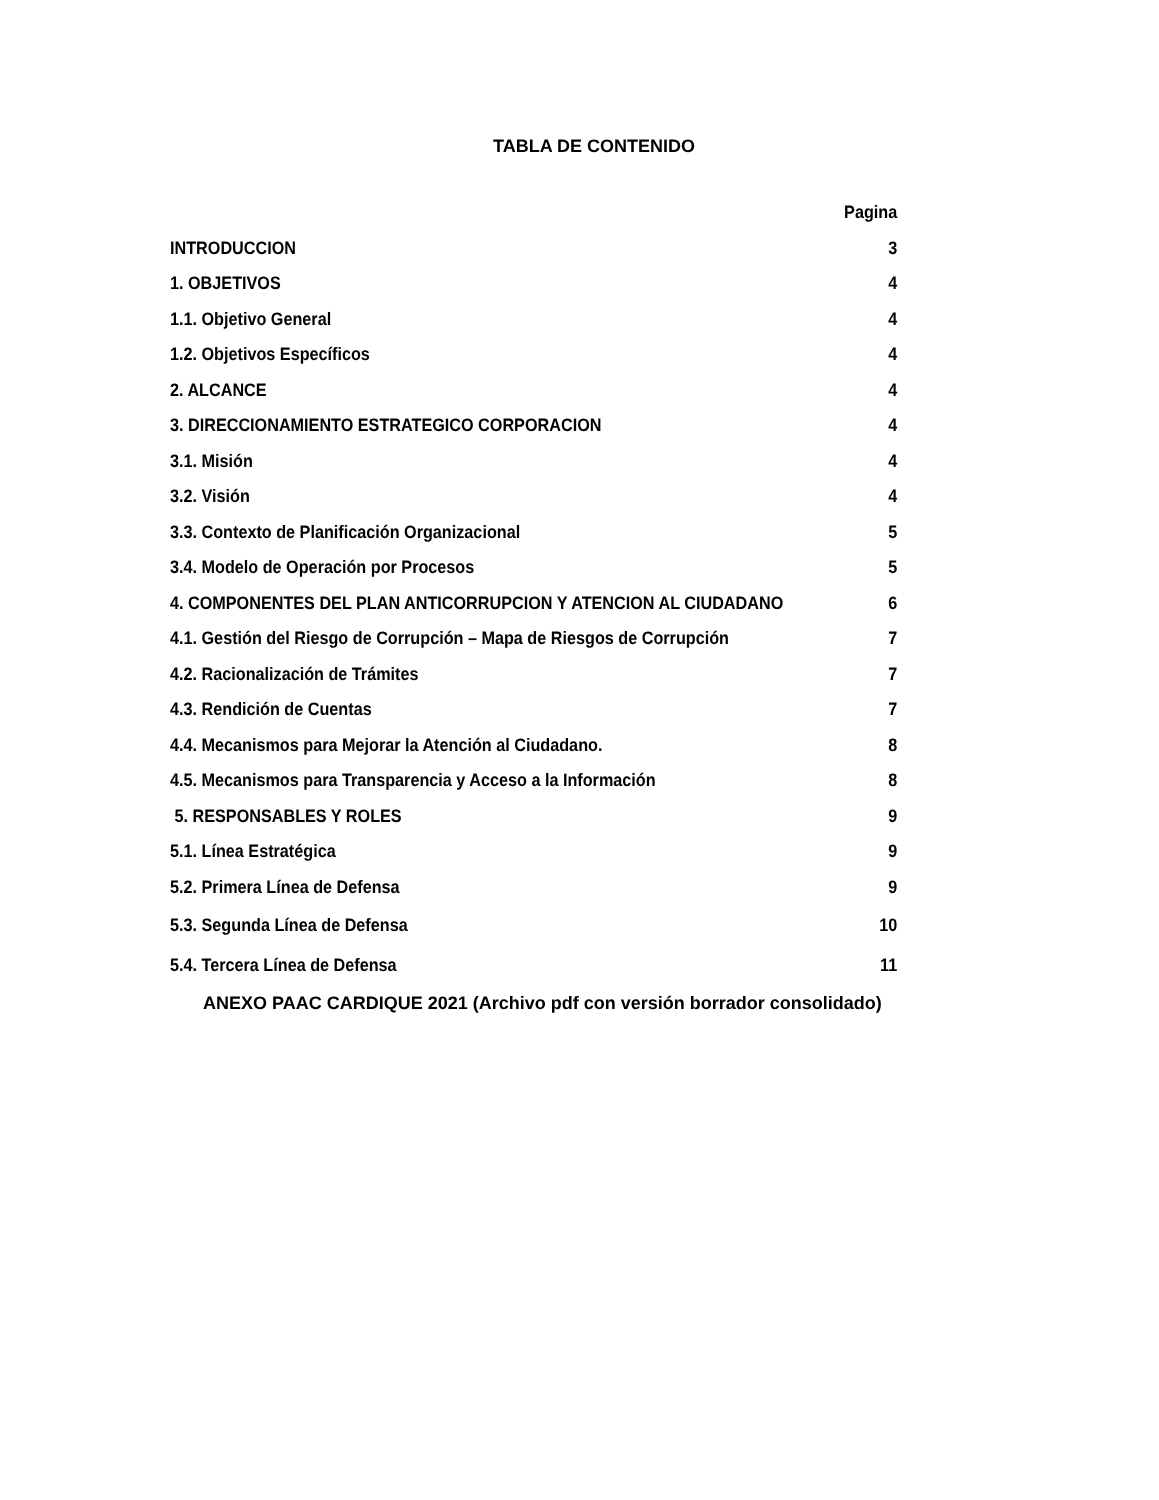TABLA DE CONTENIDO
Pagina
INTRODUCCION 3
1. OBJETIVOS 4
1.1. Objetivo General 4
1.2. Objetivos Específicos 4
2. ALCANCE 4
3. DIRECCIONAMIENTO ESTRATEGICO CORPORACION 4
3.1. Misión 4
3.2. Visión 4
3.3. Contexto de Planificación Organizacional 5
3.4. Modelo de Operación por Procesos 5
4. COMPONENTES DEL PLAN ANTICORRUPCION Y ATENCION AL CIUDADANO 6
4.1. Gestión del Riesgo de Corrupción – Mapa de Riesgos de Corrupción 7
4.2. Racionalización de Trámites 7
4.3. Rendición de Cuentas 7
4.4. Mecanismos para Mejorar la Atención al Ciudadano. 8
4.5. Mecanismos para Transparencia y Acceso a la Información 8
5. RESPONSABLES Y ROLES 9
5.1. Línea Estratégica 9
5.2. Primera Línea de Defensa 9
5.3. Segunda Línea de Defensa 10
5.4. Tercera Línea de Defensa 11
ANEXO PAAC CARDIQUE 2021 (Archivo pdf con versión borrador consolidado)